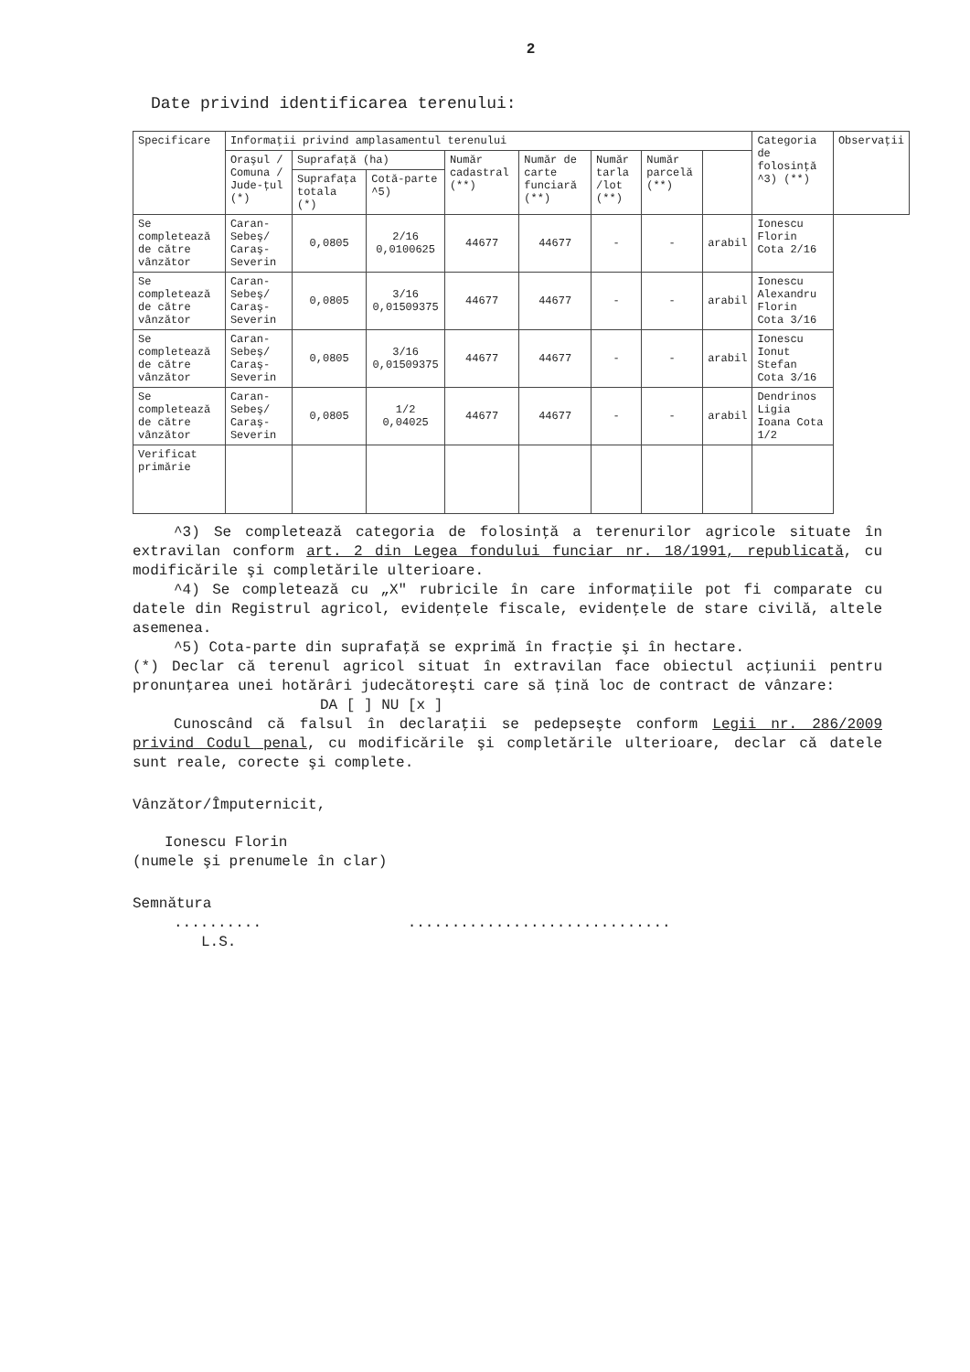2
Date privind identificarea terenului:
| Specificare | Informaţii privind amplasamentul terenului | | | | | | | | Categoria de folosinţă ^3) (**) | Observaţii |
| --- | --- | --- | --- | --- | --- | --- | --- | --- | --- | --- |
| | Oraşul / Comuna / Jude-ţul (*) | Suprafaţă (ha) | | Număr cadastral (**) | Număr de carte funciară (**) | Număr tarla /lot (**) | Număr parcelă (**) | | | |
| | | Suprafaţa totala (*) | Cotă-parte ^5) | | | | | | | |
| Se completează de către vânzător | Caran-Sebeş/ Caraş-Severin | 0,0805 | 2/16 0,0100625 | 44677 | 44677 | - | - | arabil | Ionescu Florin Cota 2/16 | |
| Se completează de către vânzător | Caran-Sebeş/ Caraş-Severin | 0,0805 | 3/16 0,01509375 | 44677 | 44677 | - | - | arabil | Ionescu Alexandru Florin Cota 3/16 | |
| Se completează de către vânzător | Caran-Sebeş/ Caraş-Severin | 0,0805 | 3/16 0,01509375 | 44677 | 44677 | - | - | arabil | Ionescu Ionut Stefan Cota 3/16 | |
| Se completează de către vânzător | Caran-Sebeş/ Caraş-Severin | 0,0805 | 1/2 0,04025 | 44677 | 44677 | - | - | arabil | Dendrinos Ligia Ioana Cota 1/2 | |
| Verificat primărie | | | | | | | | | | |
^3) Se completează categoria de folosinţă a terenurilor agricole situate în extravilan conform art. 2 din Legea fondului funciar nr. 18/1991, republicată, cu modificările şi completările ulterioare.
^4) Se completează cu „X" rubricile în care informaţiile pot fi comparate cu datele din Registrul agricol, evidenţele fiscale, evidenţele de stare civilă, altele asemenea.
^5) Cota-parte din suprafaţă se exprimă în fracţie şi în hectare.
(*) Declar că terenul agricol situat în extravilan face obiectul acţiunii pentru pronunţarea unei hotărâri judecătoreşti care să ţină loc de contract de vânzare:
DA [ ] NU [x ]
Cunoscând că falsul în declaraţii se pedepseşte conform Legii nr. 286/2009 privind Codul penal, cu modificările şi completările ulterioare, declar că datele sunt reale, corecte şi complete.
Vânzător/Împuternicit,
Ionescu Florin
(numele şi prenumele în clar)
Semnătura
.......... ..............................
L.S.